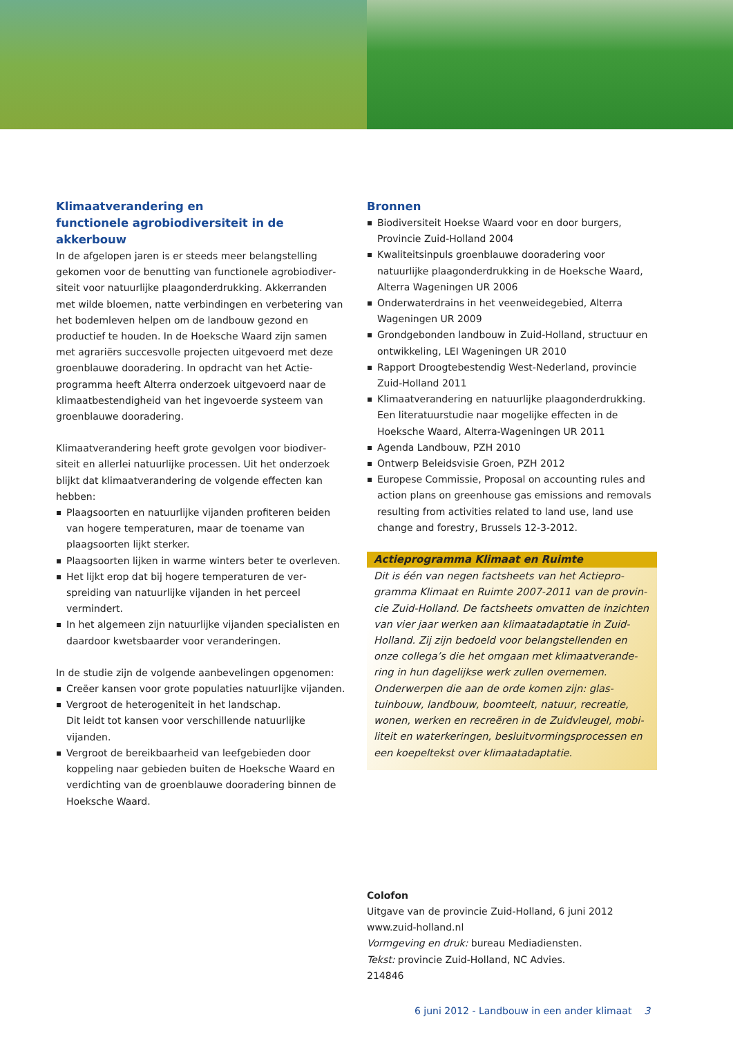Klimaatverandering en
functionele agrobiodiversiteit in de akkerbouw
In de afgelopen jaren is er steeds meer belangstelling gekomen voor de benutting van functionele agrobiodiver­siteit voor natuurlijke plaagonderdrukking. Akkerranden met wilde bloemen, natte verbindingen en verbetering van het bodemleven helpen om de landbouw gezond en productief te houden. In de Hoeksche Waard zijn samen met agrariërs succesvolle projecten uitgevoerd met deze groenblauwe dooradering. In opdracht van het Actie­programma heeft Alterra onderzoek uitgevoerd naar de klimaatbestendigheid van het ingevoerde systeem van groenblauwe dooradering.
Klimaatverandering heeft grote gevolgen voor biodiver­siteit en allerlei natuurlijke processen. Uit het onderzoek blijkt dat klimaatverandering de volgende effecten kan hebben:
Plaagsoorten en natuurlijke vijanden profiteren beiden van hogere temperaturen, maar de toename van plaagsoorten lijkt sterker.
Plaagsoorten lijken in warme winters beter te overleven.
Het lijkt erop dat bij hogere temperaturen de ver­spreiding van natuurlijke vijanden in het perceel vermindert.
In het algemeen zijn natuurlijke vijanden specialisten en daardoor kwetsbaarder voor veranderingen.
In de studie zijn de volgende aanbevelingen opgenomen:
Creëer kansen voor grote populaties natuurlijke vijanden.
Vergroot de heterogeniteit in het landschap.
Dit leidt tot kansen voor verschillende natuurlijke vijanden.
Vergroot de bereikbaarheid van leefgebieden door koppeling naar gebieden buiten de Hoeksche Waard en verdichting van de groenblauwe dooradering binnen de Hoeksche Waard.
Bronnen
Biodiversiteit Hoekse Waard voor en door burgers, Provincie Zuid-Holland 2004
Kwaliteitsinpuls groenblauwe dooradering voor natuurlijke plaagonderdrukking in de Hoeksche Waard, Alterra Wageningen UR 2006
Onderwaterdrains in het veenweidegebied, Alterra Wageningen UR 2009
Grondgebonden landbouw in Zuid-Holland, structuur en ontwikkeling, LEI Wageningen UR 2010
Rapport Droogtebestendig West-Nederland, provincie Zuid-Holland 2011
Klimaatverandering en natuurlijke plaagonderdrukking. Een literatuurstudie naar mogelijke effecten in de Hoeksche Waard, Alterra-Wageningen UR 2011
Agenda Landbouw, PZH 2010
Ontwerp Beleidsvisie Groen, PZH 2012
Europese Commissie, Proposal on accounting rules and action plans on greenhouse gas emissions and removals resulting from activities related to land use, land use change and forestry, Brussels 12-3-2012.
Actieprogramma Klimaat en Ruimte
Dit is één van negen factsheets van het Actiepro­gramma Klimaat en Ruimte 2007-2011 van de provin­cie Zuid-Holland. De factsheets omvatten de inzichten van vier jaar werken aan klimaatadaptatie in Zuid-Holland. Zij zijn bedoeld voor belangstellenden en onze collega’s die het omgaan met klimaatverande­ring in hun dagelijkse werk zullen overnemen. Onderwerpen die aan de orde komen zijn: glas­tuinbouw, landbouw, boomteelt, natuur, recreatie, wonen, werken en recreëren in de Zuidvleugel, mobi­liteit en waterkeringen, besluitvormingsprocessen en een koepeltekst over klimaatadaptatie.
Colofon
Uitgave van de provincie Zuid-Holland, 6 juni 2012
www.zuid-holland.nl
Vormgeving en druk: bureau Mediadiensten.
Tekst: provincie Zuid-Holland, NC Advies.
214846
6 juni 2012 - Landbouw in een ander klimaat 3